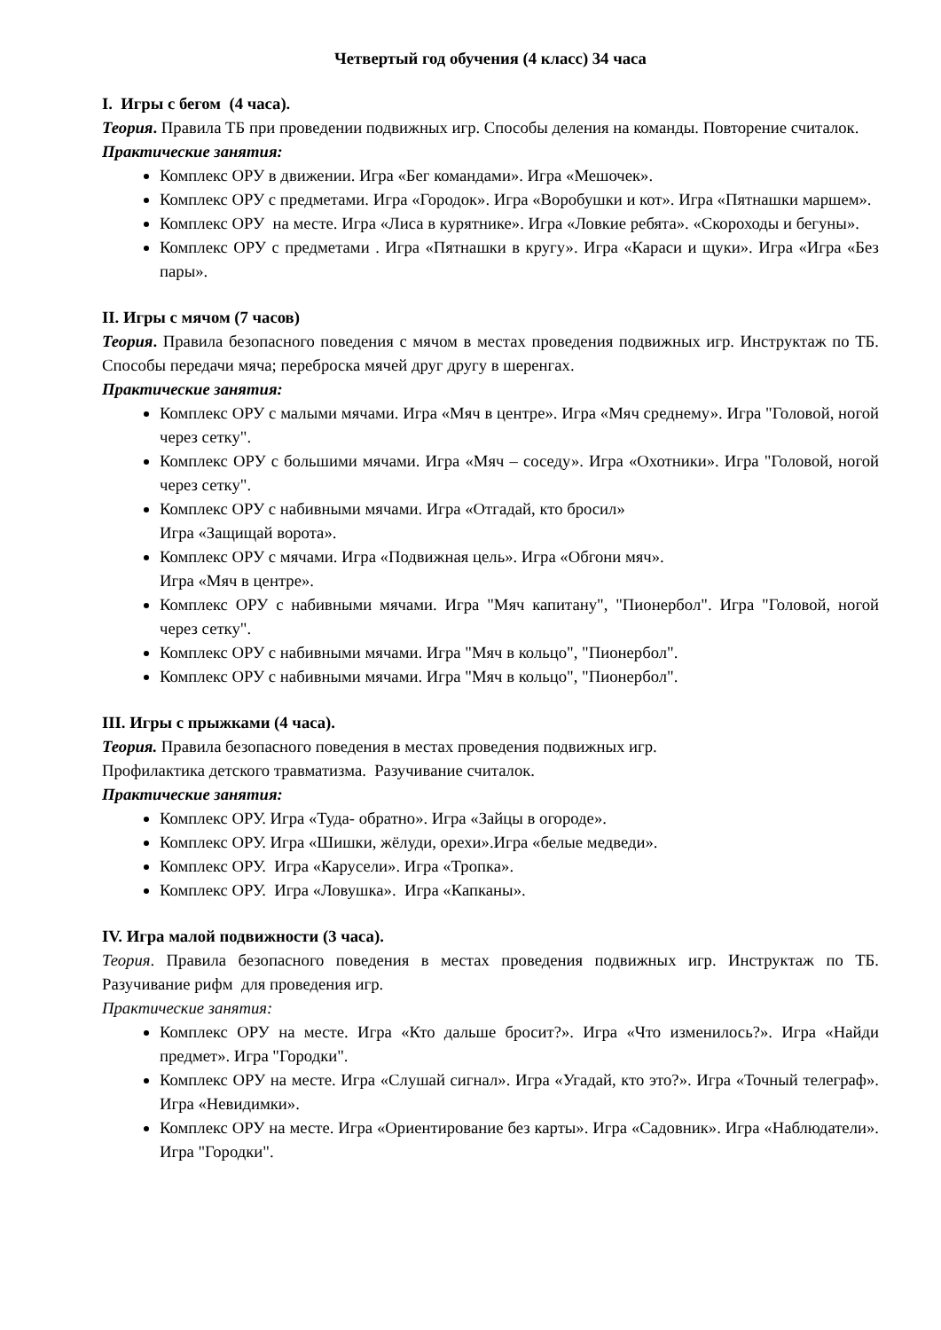Четвертый год обучения (4 класс) 34 часа
I. Игры с бегом (4 часа).
Теория. Правила ТБ при проведении подвижных игр. Способы деления на команды. Повторение считалок.
Практические занятия:
Комплекс ОРУ в движении. Игра «Бег командами». Игра «Мешочек».
Комплекс ОРУ с предметами. Игра «Городок». Игра «Воробушки и кот». Игра «Пятнашки маршем».
Комплекс ОРУ на месте. Игра «Лиса в курятнике». Игра «Ловкие ребята». «Скороходы и бегуны».
Комплекс ОРУ с предметами . Игра «Пятнашки в кругу». Игра «Караси и щуки». Игра «Игра «Без пары».
II. Игры с мячом (7 часов)
Теория. Правила безопасного поведения с мячом в местах проведения подвижных игр. Инструктаж по ТБ. Способы передачи мяча; переброска мячей друг другу в шеренгах.
Практические занятия:
Комплекс ОРУ с малыми мячами. Игра «Мяч в центре». Игра «Мяч среднему». Игра "Головой, ногой через сетку".
Комплекс ОРУ с большими мячами. Игра «Мяч – соседу». Игра «Охотники». Игра "Головой, ногой через сетку".
Комплекс ОРУ с набивными мячами. Игра «Отгадай, кто бросил»
Игра «Защищай ворота».
Комплекс ОРУ с мячами. Игра «Подвижная цель». Игра «Обгони мяч».
Игра «Мяч в центре».
Комплекс ОРУ с набивными мячами. Игра "Мяч капитану", "Пионербол". Игра "Головой, ногой через сетку".
Комплекс ОРУ с набивными мячами. Игра "Мяч в кольцо", "Пионербол".
Комплекс ОРУ с набивными мячами. Игра "Мяч в кольцо", "Пионербол".
III. Игры с прыжками (4 часа).
Теория. Правила безопасного поведения в местах проведения подвижных игр.
Профилактика детского травматизма. Разучивание считалок.
Практические занятия:
Комплекс ОРУ. Игра «Туда- обратно». Игра «Зайцы в огороде».
Комплекс ОРУ. Игра «Шишки, жёлуди, орехи».Игра «белые медведи».
Комплекс ОРУ. Игра «Карусели». Игра «Тропка».
Комплекс ОРУ. Игра «Ловушка». Игра «Капканы».
IV. Игра малой подвижности (3 часа).
Теория. Правила безопасного поведения в местах проведения подвижных игр. Инструктаж по ТБ. Разучивание рифм для проведения игр.
Практические занятия:
Комплекс ОРУ на месте. Игра «Кто дальше бросит?». Игра «Что изменилось?». Игра «Найди предмет». Игра "Городки".
Комплекс ОРУ на месте. Игра «Слушай сигнал». Игра «Угадай, кто это?». Игра «Точный телеграф». Игра «Невидимки».
Комплекс ОРУ на месте. Игра «Ориентирование без карты». Игра «Садовник». Игра «Наблюдатели». Игра "Городки".